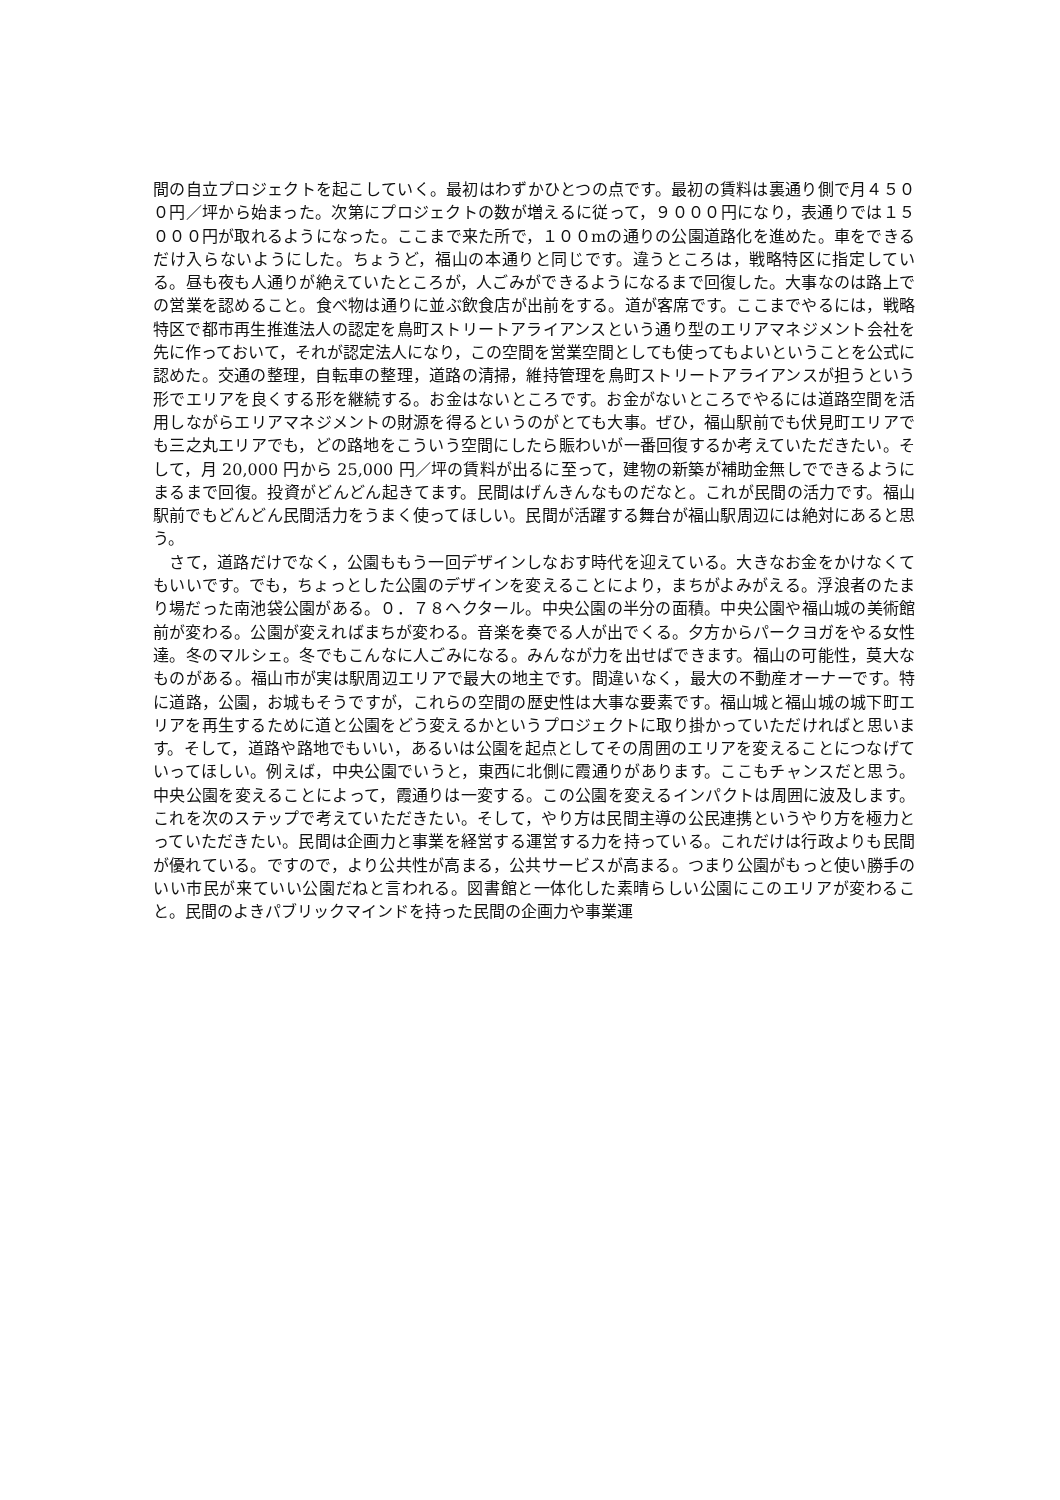間の自立プロジェクトを起こしていく。最初はわずかひとつの点です。最初の賃料は裏通り側で月４５００円／坪から始まった。次第にプロジェクトの数が増えるに従って，９０００円になり，表通りでは１５０００円が取れるようになった。ここまで来た所で，１００mの通りの公園道路化を進めた。車をできるだけ入らないようにした。ちょうど，福山の本通りと同じです。違うところは，戦略特区に指定している。昼も夜も人通りが絶えていたところが，人ごみができるようになるまで回復した。大事なのは路上での営業を認めること。食べ物は通りに並ぶ飲食店が出前をする。道が客席です。ここまでやるには，戦略特区で都市再生推進法人の認定を鳥町ストリートアライアンスという通り型のエリアマネジメント会社を先に作っておいて，それが認定法人になり，この空間を営業空間としても使ってもよいということを公式に認めた。交通の整理，自転車の整理，道路の清掃，維持管理を鳥町ストリートアライアンスが担うという形でエリアを良くする形を継続する。お金はないところです。お金がないところでやるには道路空間を活用しながらエリアマネジメントの財源を得るというのがとても大事。ぜひ，福山駅前でも伏見町エリアでも三之丸エリアでも，どの路地をこういう空間にしたら賑わいが一番回復するか考えていただきたい。そして，月 20,000 円から 25,000 円／坪の賃料が出るに至って，建物の新築が補助金無しでできるようにまるまで回復。投資がどんどん起きてます。民間はげんきんなものだなと。これが民間の活力です。福山駅前でもどんどん民間活力をうまく使ってほしい。民間が活躍する舞台が福山駅周辺には絶対にあると思う。
　さて，道路だけでなく，公園ももう一回デザインしなおす時代を迎えている。大きなお金をかけなくてもいいです。でも，ちょっとした公園のデザインを変えることにより，まちがよみがえる。浮浪者のたまり場だった南池袋公園がある。０．７８ヘクタール。中央公園の半分の面積。中央公園や福山城の美術館前が変わる。公園が変えればまちが変わる。音楽を奏でる人が出でくる。夕方からパークヨガをやる女性達。冬のマルシェ。冬でもこんなに人ごみになる。みんなが力を出せばできます。福山の可能性，莫大なものがある。福山市が実は駅周辺エリアで最大の地主です。間違いなく，最大の不動産オーナーです。特に道路，公園，お城もそうですが，これらの空間の歴史性は大事な要素です。福山城と福山城の城下町エリアを再生するために道と公園をどう変えるかというプロジェクトに取り掛かっていただければと思います。そして，道路や路地でもいい，あるいは公園を起点としてその周囲のエリアを変えることにつなげていってほしい。例えば，中央公園でいうと，東西に北側に霞通りがあります。ここもチャンスだと思う。中央公園を変えることによって，霞通りは一変する。この公園を変えるインパクトは周囲に波及します。これを次のステップで考えていただきたい。そして，やり方は民間主導の公民連携というやり方を極力とっていただきたい。民間は企画力と事業を経営する運営する力を持っている。これだけは行政よりも民間が優れている。ですので，より公共性が高まる，公共サービスが高まる。つまり公園がもっと使い勝手のいい市民が来ていい公園だねと言われる。図書館と一体化した素晴らしい公園にこのエリアが変わること。民間のよきパブリックマインドを持った民間の企画力や事業運